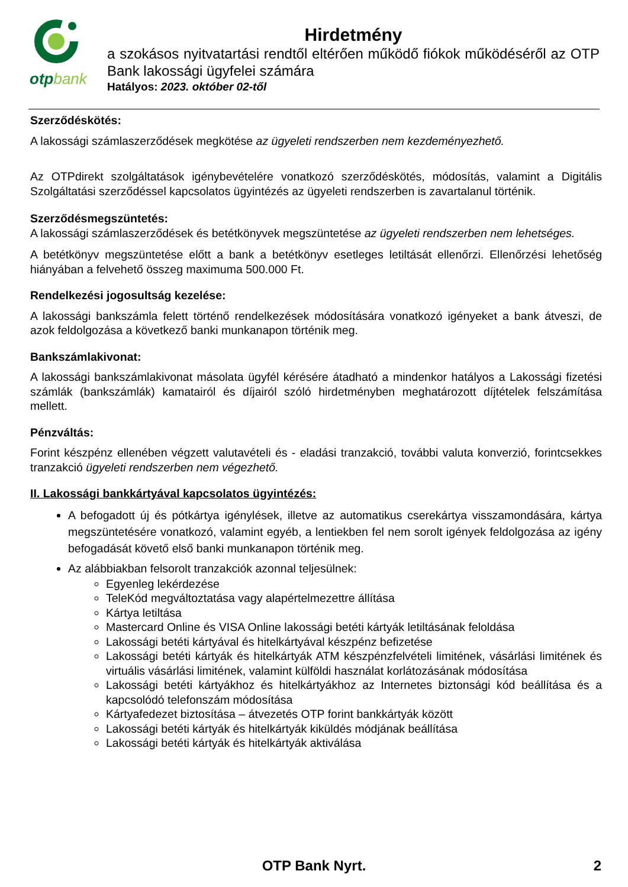otpbank
Hirdetmény
a szokásos nyitvatartási rendtől eltérően működő fiókok működéséről az OTP Bank lakossági ügyfelei számára
Hatályos: 2023. október 02-től
Szerződéskötés:
A lakossági számlaszerződések megkötése az ügyeleti rendszerben nem kezdeményezhető.
Az OTPdirekt szolgáltatások igénybevételére vonatkozó szerződéskötés, módosítás, valamint a Digitális Szolgáltatási szerződéssel kapcsolatos ügyintézés az ügyeleti rendszerben is zavartalanul történik.
Szerződésmegszüntetés:
A lakossági számlaszerződések és betétkönyvek megszüntetése az ügyeleti rendszerben nem lehetséges.
A betétkönyv megszüntetése előtt a bank a betétkönyv esetleges letiltását ellenőrzi. Ellenőrzési lehetőség hiányában a felvehető összeg maximuma 500.000 Ft.
Rendelkezési jogosultság kezelése:
A lakossági bankszámla felett történő rendelkezések módosítására vonatkozó igényeket a bank átveszi, de azok feldolgozása a következő banki munkanapon történik meg.
Bankszámlakivonat:
A lakossági bankszámlakivonat másolata ügyfél kérésére átadható a mindenkor hatályos a Lakossági fizetési számlák (bankszámlák) kamatairól és díjairól szóló hirdetményben meghatározott díjtételek felszámítása mellett.
Pénzváltás:
Forint készpénz ellenében végzett valutavételi és - eladási tranzakció, további valuta konverzió, forintcsekkes tranzakció ügyeleti rendszerben nem végezhető.
II. Lakossági bankkártyával kapcsolatos ügyintézés:
A befogadott új és pótkártya igénylések, illetve az automatikus cserekártya visszamondására, kártya megszüntetésére vonatkozó, valamint egyéb, a lentiekben fel nem sorolt igények feldolgozása az igény befogadását követő első banki munkanapon történik meg.
Az alábbiakban felsorolt tranzakciók azonnal teljesülnek:
Egyenleg lekérdezése
TeleKód megváltoztatása vagy alapértelmezettre állítása
Kártya letiltása
Mastercard Online és VISA Online lakossági betéti kártyák letiltásának feloldása
Lakossági betéti kártyával és hitelkártyával készpénz befizetése
Lakossági betéti kártyák és hitelkártyák ATM készpénzfelvételi limitének, vásárlási limitének és virtuális vásárlási limitének, valamint külföldi használat korlátozásának módosítása
Lakossági betéti kártyákhoz és hitelkártyákhoz az Internetes biztonsági kód beállítása és a kapcsolódó telefonszám módosítása
Kártyafedezet biztosítása – átvezetés OTP forint bankkártyák között
Lakossági betéti kártyák és hitelkártyák kiküldés módjának beállítása
Lakossági betéti kártyák és hitelkártyák aktiválása
OTP Bank Nyrt.
2